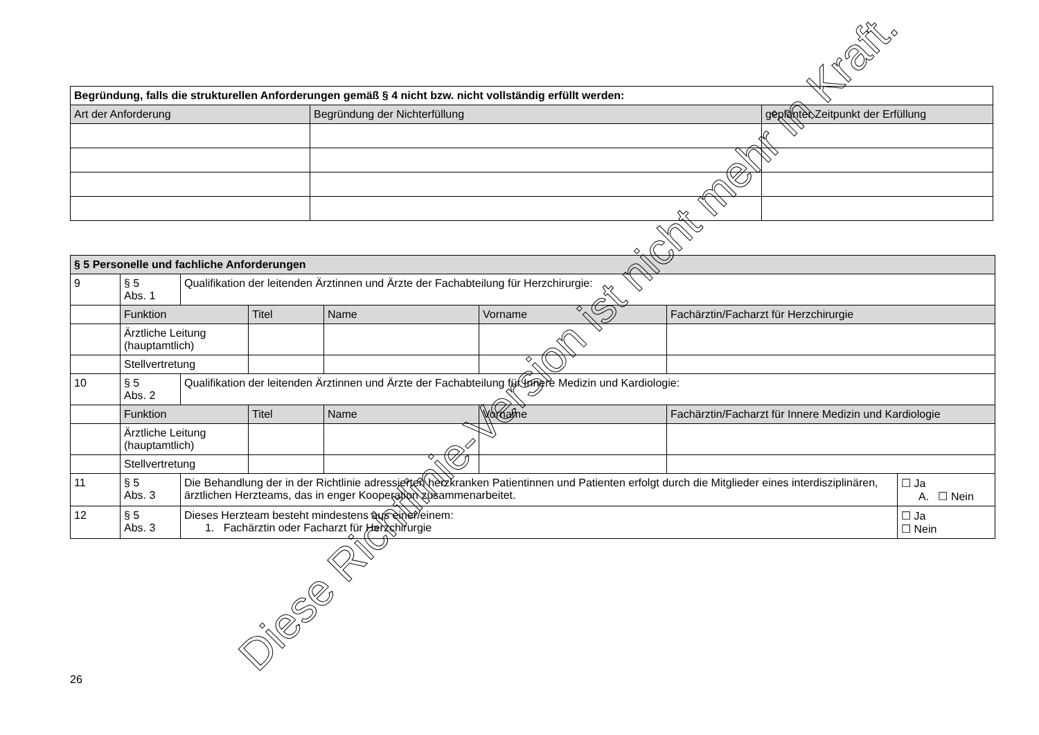| Begründung, falls die strukturellen Anforderungen gemäß § 4 nicht bzw. nicht vollständig erfüllt werden: | | |
| Art der Anforderung | Begründung der Nichterfüllung | geplanter Zeitpunkt der Erfüllung |
| § 5 Personelle und fachliche Anforderungen | | | | | | | |
| 9 | § 5 Abs. 1 | Qualifikation der leitenden Ärztinnen und Ärzte der Fachabteilung für Herzchirurgie: | | | | | |
| | Funktion | | Titel | Name | Vorname | Fachärztin/Facharzt für Herzchirurgie | |
| | Ärztliche Leitung (hauptamtlich) | | | | | | |
| | Stellvertretung | | | | | | |
| 10 | § 5 Abs. 2 | Qualifikation der leitenden Ärztinnen und Ärzte der Fachabteilung für Innere Medizin und Kardiologie: | | | | | |
| | Funktion | | Titel | Name | Vorname | Fachärztin/Facharzt für Innere Medizin und Kardiologie | |
| | Ärztliche Leitung (hauptamtlich) | | | | | | |
| | Stellvertretung | | | | | | |
| 11 | § 5 Abs. 3 | Die Behandlung der in der Richtlinie adressierten herzkranken Patientinnen und Patienten erfolgt durch die Mitglieder eines interdisziplinären, ärztlichen Herzteams, das in enger Kooperation zusammenarbeitet. | | | | | ☐ Ja A. ☐ Nein |
| 12 | § 5 Abs. 3 | Dieses Herzteam besteht mindestens aus einer/einem: 1. Fachärztin oder Facharzt für Herzchirurgie | | | | | ☐ Ja ☐ Nein |
Diese Richtlinie-Version ist nicht mehr in Kraft.
26